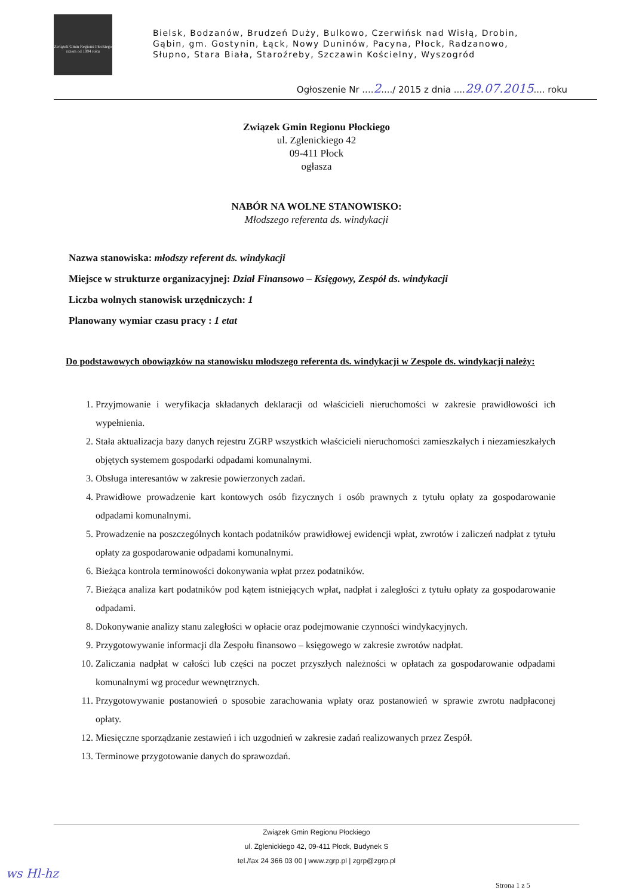Związek Gmin Regionu Płockiego
razem od 1994 roku
Bielsk, Bodzanów, Brudzeń Duży, Bulkowo, Czerwińsk nad Wisłą, Drobin, Gąbin, gm. Gostynin, Łąck, Nowy Duninów, Pacyna, Płock, Radzanowo, Słupno, Stara Biała, Staroźreby, Szczawin Kościelny, Wyszogród
Ogłoszenie Nr ....2..../ 2015 z dnia ....29.07.2015.... roku
Związek Gmin Regionu Płockiego
ul. Zglenickiego 42
09-411 Płock
ogłasza
NABÓR NA WOLNE STANOWISKO:
Młodszego referenta ds. windykacji
Nazwa stanowiska: młodszy referent ds. windykacji
Miejsce w strukturze organizacyjnej: Dział Finansowo – Księgowy, Zespół ds. windykacji
Liczba wolnych stanowisk urzędniczych: 1
Planowany wymiar czasu pracy : 1 etat
Do podstawowych obowiązków na stanowisku młodszego referenta ds. windykacji w Zespole ds. windykacji należy:
1. Przyjmowanie i weryfikacja składanych deklaracji od właścicieli nieruchomości w zakresie prawidłowości ich wypełnienia.
2. Stała aktualizacja bazy danych rejestru ZGRP wszystkich właścicieli nieruchomości zamieszkałych i niezamieszkałych objętych systemem gospodarki odpadami komunalnymi.
3. Obsługa interesantów w zakresie powierzonych zadań.
4. Prawidłowe prowadzenie kart kontowych osób fizycznych i osób prawnych z tytułu opłaty za gospodarowanie odpadami komunalnymi.
5. Prowadzenie na poszczególnych kontach podatników prawidłowej ewidencji wpłat, zwrotów i zaliczeń nadpłat z tytułu opłaty za gospodarowanie odpadami komunalnymi.
6. Bieżąca kontrola terminowości dokonywania wpłat przez podatników.
7. Bieżąca analiza kart podatników pod kątem istniejących wpłat, nadpłat i zaległości z tytułu opłaty za gospodarowanie odpadami.
8. Dokonywanie analizy stanu zaległości w opłacie oraz podejmowanie czynności windykacyjnych.
9. Przygotowywanie informacji dla Zespołu finansowo – księgowego w zakresie zwrotów nadpłat.
10. Zaliczania nadpłat w całości lub części na poczet przyszłych należności w opłatach za gospodarowanie odpadami komunalnymi wg procedur wewnętrznych.
11. Przygotowywanie postanowień o sposobie zarachowania wpłaty oraz postanowień w sprawie zwrotu nadpłaconej opłaty.
12. Miesięczne sporządzanie zestawień i ich uzgodnień w zakresie zadań realizowanych przez Zespół.
13. Terminowe przygotowanie danych do sprawozdań.
Związek Gmin Regionu Płockiego
ul. Zglenickiego 42, 09-411 Płock, Budynek S
tel./fax 24 366 03 00 | www.zgrp.pl | zgrp@zgrp.pl
ws Hl-hz
Strona 1 z 5